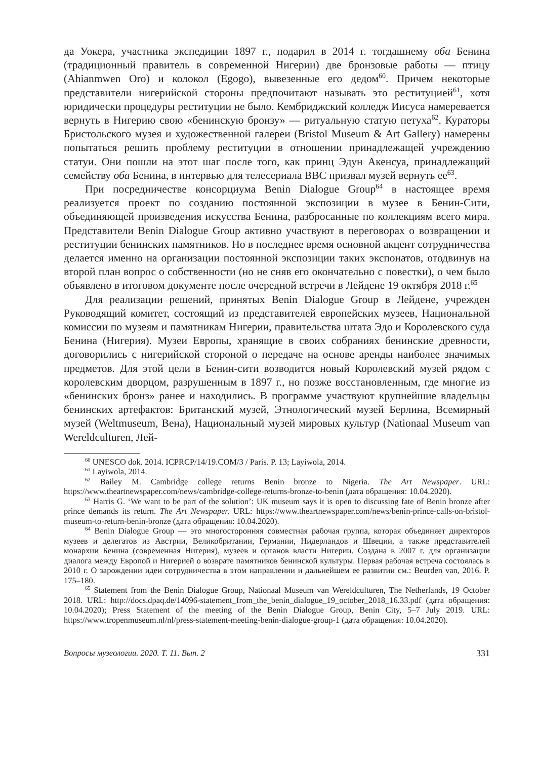да Уокера, участника экспедиции 1897 г., подарил в 2014 г. тогдашнему оба Бенина (традиционный правитель в современной Нигерии) две бронзовые работы — птицу (Ahianmwen Oro) и колокол (Egogo), вывезенные его дедом<sup>60</sup>. Причем некоторые представители нигерийской стороны предпочитают называть это реституцией<sup>61</sup>, хотя юридически процедуры реституции не было. Кембриджский колледж Иисуса намеревается вернуть в Нигерию свою «бенинскую бронзу» — ритуальную статую петуха<sup>62</sup>. Кураторы Бристольского музея и художественной галереи (Bristol Museum & Art Gallery) намерены попытаться решить проблему реституции в отношении принадлежащей учреждению статуи. Они пошли на этот шаг после того, как принц Эдун Акенсуа, принадлежащий семейству оба Бенина, в интервью для телесериала BBC призвал музей вернуть ее<sup>63</sup>.
При посредничестве консорциума Benin Dialogue Group<sup>64</sup> в настоящее время реализуется проект по созданию постоянной экспозиции в музее в Бенин-Сити, объединяющей произведения искусства Бенина, разбросанные по коллекциям всего мира. Представители Benin Dialogue Group активно участвуют в переговорах о возвращении и реституции бенинских памятников. Но в последнее время основной акцент сотрудничества делается именно на организации постоянной экспозиции таких экспонатов, отодвинув на второй план вопрос о собственности (но не сняв его окончательно с повестки), о чем было объявлено в итоговом документе после очередной встречи в Лейдене 19 октября 2018 г.<sup>65</sup>
Для реализации решений, принятых Benin Dialogue Group в Лейдене, учрежден Руководящий комитет, состоящий из представителей европейских музеев, Национальной комиссии по музеям и памятникам Нигерии, правительства штата Эдо и Королевского суда Бенина (Нигерия). Музеи Европы, хранящие в своих собраниях бенинские древности, договорились с нигерийской стороной о передаче на основе аренды наиболее значимых предметов. Для этой цели в Бенин-сити возводится новый Королевский музей рядом с королевским дворцом, разрушенным в 1897 г., но позже восстановленным, где многие из «бенинских бронз» ранее и находились. В программе участвуют крупнейшие владельцы бенинских артефактов: Британский музей, Этнологический музей Берлина, Всемирный музей (Weltmuseum, Вена), Национальный музей мировых культур (Nationaal Museum van Wereldculturen, Лей-
<sup>60</sup> UNESCO dok. 2014. ICPRCP/14/19.COM/3 / Paris. P. 13; Layiwola, 2014.
<sup>61</sup> Layiwola, 2014.
<sup>62</sup> Bailey M. Cambridge college returns Benin bronze to Nigeria. The Art Newspaper. URL: https://www.theartnewspaper.com/news/cambridge-college-returns-bronze-to-benin (дата обращения: 10.04.2020).
<sup>63</sup> Harris G. ‘We want to be part of the solution’: UK museum says it is open to discussing fate of Benin bronze after prince demands its return. The Art Newspaper. URL: https://www.theartnewspaper.com/news/benin-prince-calls-on-bristol-museum-to-return-benin-bronze (дата обращения: 10.04.2020).
<sup>64</sup> Benin Dialogue Group — это многосторонняя совместная рабочая группа, которая объединяет директоров музеев и делегатов из Австрии, Великобритании, Германии, Нидерландов и Швеции, а также представителей монархии Бенина (современная Нигерия), музеев и органов власти Нигерии. Создана в 2007 г. для организации диалога между Европой и Нигерией о возврате памятников бенинской культуры. Первая рабочая встреча состоялась в 2010 г. О зарождении идеи сотрудничества в этом направлении и дальнейшем ее развитии см.: Beurden van, 2016. P. 175–180.
<sup>65</sup> Statement from the Benin Dialogue Group, Nationaal Museum van Wereldculturen, The Netherlands, 19 October 2018. URL: http://docs.dpaq.de/14096-statement_from_the_benin_dialogue_19_october_2018_16.33.pdf (дата обращения: 10.04.2020); Press Statement of the meeting of the Benin Dialogue Group, Benin City, 5–7 July 2019. URL: https://www.tropenmuseum.nl/nl/press-statement-meeting-benin-dialogue-group-1 (дата обращения: 10.04.2020).
Вопросы музеологии. 2020. Т. 11. Вып. 2 331